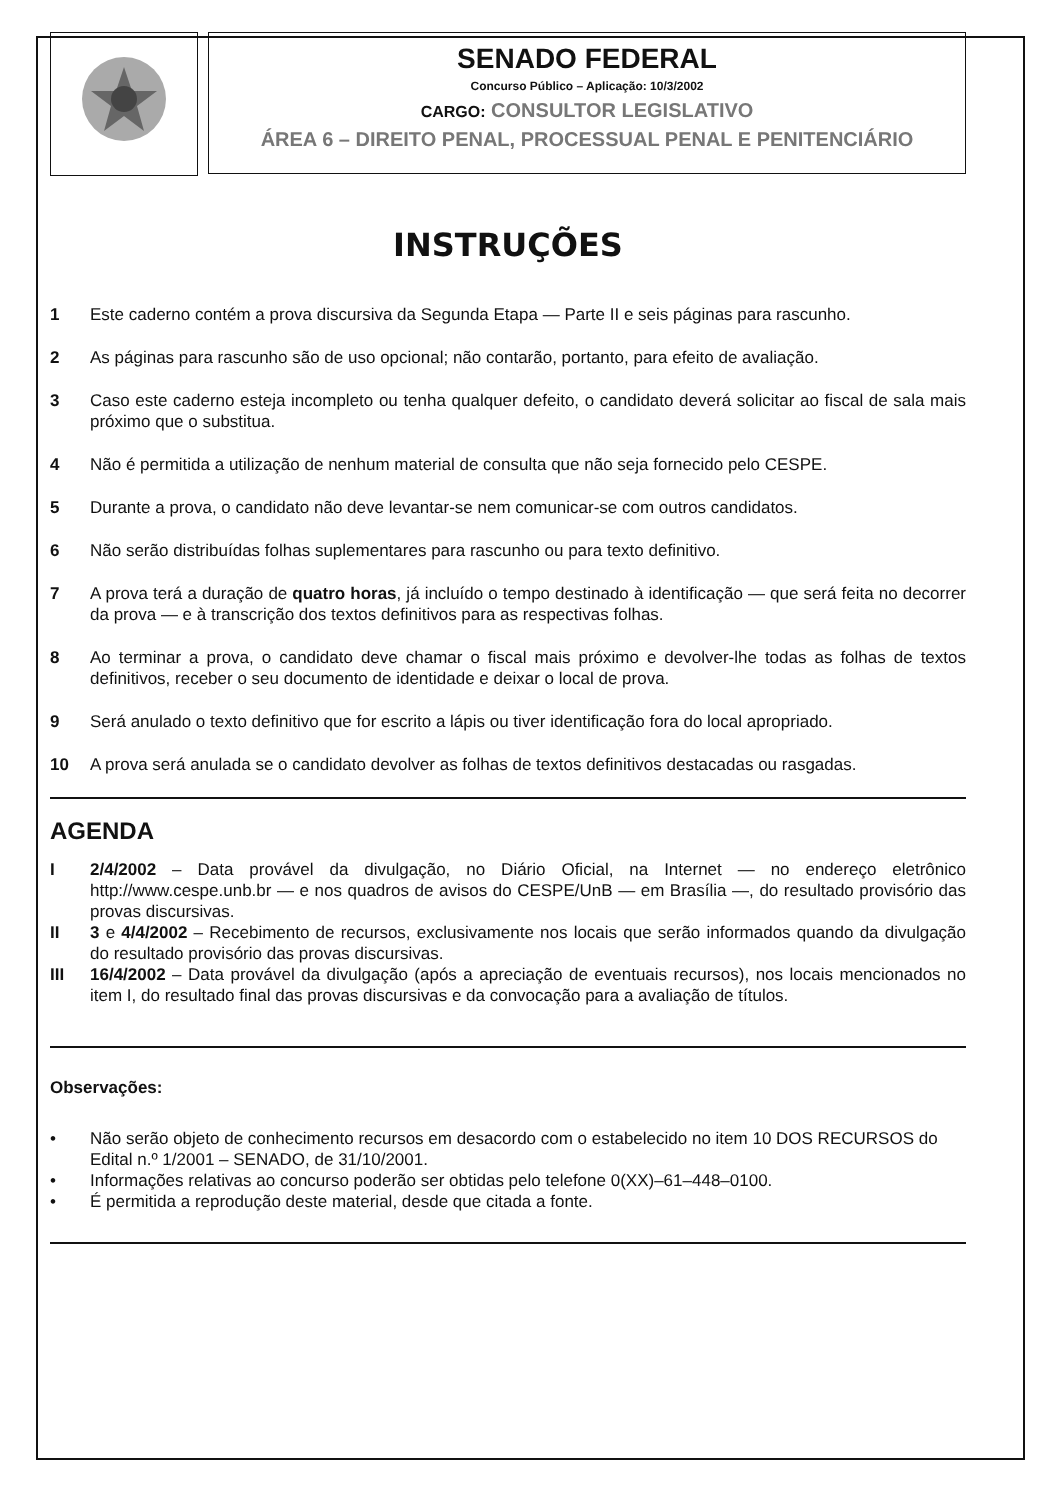SENADO FEDERAL
Concurso Público – Aplicação: 10/3/2002
CARGO: CONSULTOR LEGISLATIVO
ÁREA 6 – DIREITO PENAL, PROCESSUAL PENAL E PENITENCIÁRIO
INSTRUÇÕES
1 Este caderno contém a prova discursiva da Segunda Etapa — Parte II e seis páginas para rascunho.
2 As páginas para rascunho são de uso opcional; não contarão, portanto, para efeito de avaliação.
3 Caso este caderno esteja incompleto ou tenha qualquer defeito, o candidato deverá solicitar ao fiscal de sala mais próximo que o substitua.
4 Não é permitida a utilização de nenhum material de consulta que não seja fornecido pelo CESPE.
5 Durante a prova, o candidato não deve levantar-se nem comunicar-se com outros candidatos.
6 Não serão distribuídas folhas suplementares para rascunho ou para texto definitivo.
7 A prova terá a duração de quatro horas, já incluído o tempo destinado à identificação — que será feita no decorrer da prova — e à transcrição dos textos definitivos para as respectivas folhas.
8 Ao terminar a prova, o candidato deve chamar o fiscal mais próximo e devolver-lhe todas as folhas de textos definitivos, receber o seu documento de identidade e deixar o local de prova.
9 Será anulado o texto definitivo que for escrito a lápis ou tiver identificação fora do local apropriado.
10 A prova será anulada se o candidato devolver as folhas de textos definitivos destacadas ou rasgadas.
AGENDA
I 2/4/2002 – Data provável da divulgação, no Diário Oficial, na Internet — no endereço eletrônico http://www.cespe.unb.br — e nos quadros de avisos do CESPE/UnB — em Brasília —, do resultado provisório das provas discursivas.
II 3 e 4/4/2002 – Recebimento de recursos, exclusivamente nos locais que serão informados quando da divulgação do resultado provisório das provas discursivas.
III 16/4/2002 – Data provável da divulgação (após a apreciação de eventuais recursos), nos locais mencionados no item I, do resultado final das provas discursivas e da convocação para a avaliação de títulos.
Observações:
• Não serão objeto de conhecimento recursos em desacordo com o estabelecido no item 10 DOS RECURSOS do Edital n.º 1/2001 – SENADO, de 31/10/2001.
• Informações relativas ao concurso poderão ser obtidas pelo telefone 0(XX)–61–448–0100.
• É permitida a reprodução deste material, desde que citada a fonte.